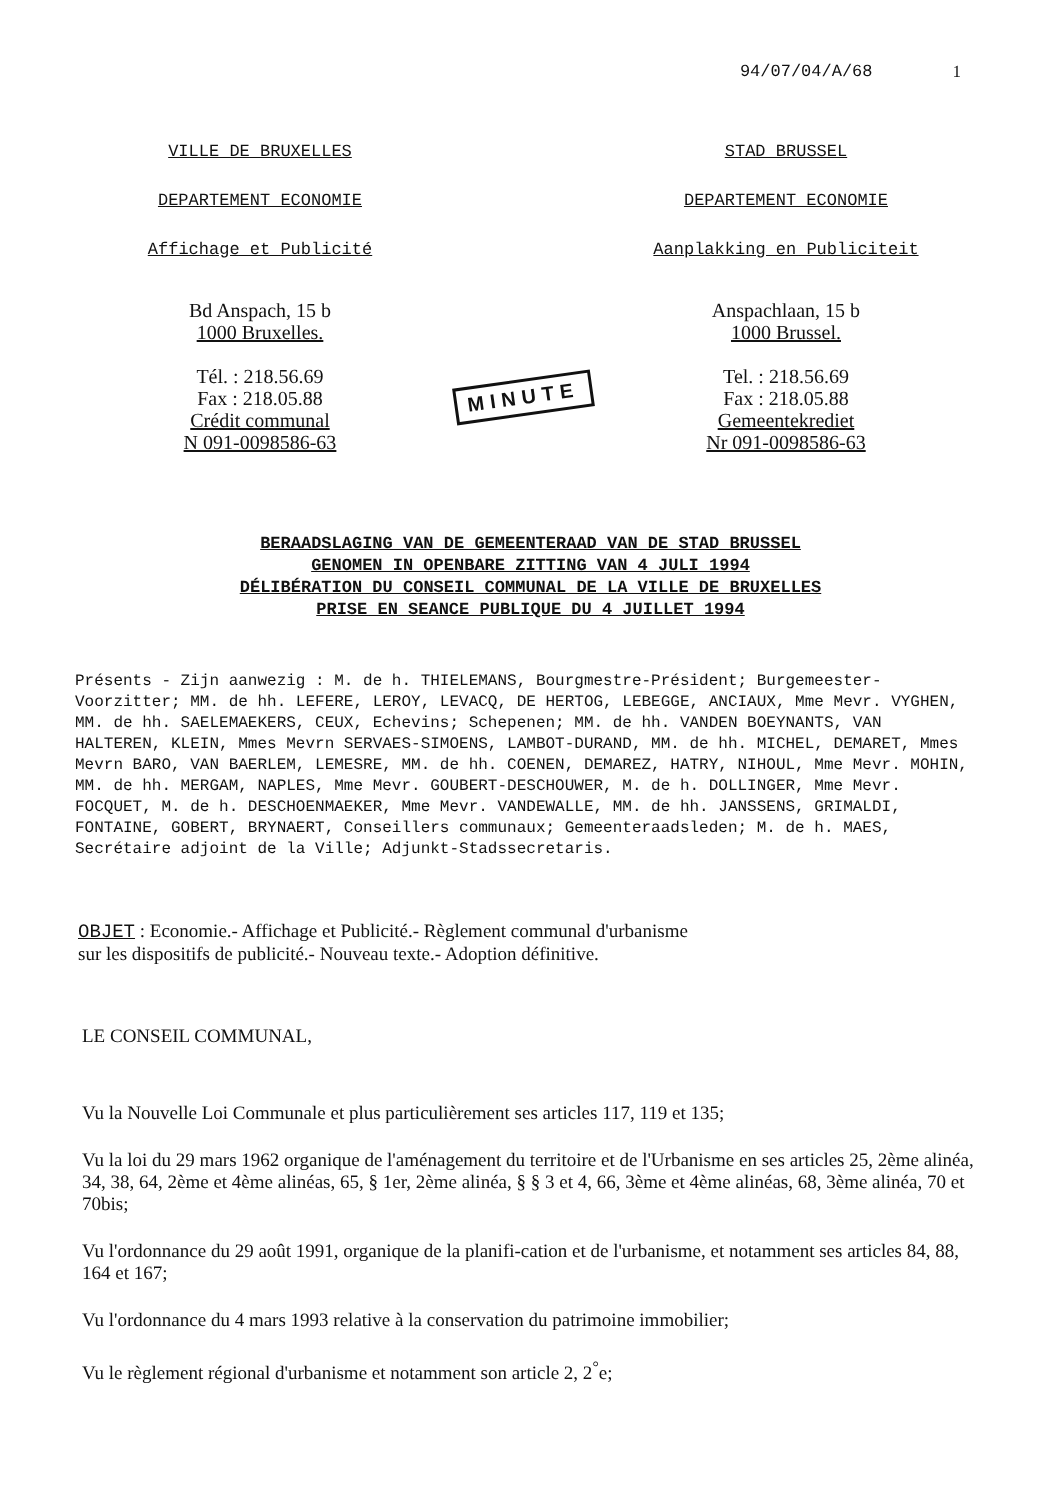94/07/04/A/68 1
VILLE DE BRUXELLES
DEPARTEMENT ECONOMIE
Affichage et Publicité
Bd Anspach, 15 b
1000 Bruxelles.
Tél. : 218.56.69
Fax : 218.05.88
Crédit communal
N 091-0098586-63
MINUTE
STAD BRUSSEL
DEPARTEMENT ECONOMIE
Aanplakking en Publiciteit
Anspachlaan, 15 b
1000 Brussel.
Tel. : 218.56.69
Fax : 218.05.88
Gemeentekrediet
Nr 091-0098586-63
BERAADSLAGING VAN DE GEMEENTERAAD VAN DE STAD BRUSSEL
GENOMEN IN OPENBARE ZITTING VAN 4 JULI 1994
DÉLIBÉRATION DU CONSEIL COMMUNAL DE LA VILLE DE BRUXELLES
PRISE EN SEANCE PUBLIQUE DU 4 JUILLET 1994
Présents - Zijn aanwezig : M. de h. THIELEMANS, Bourgmestre-Président; Burgemeester-Voorzitter; MM. de hh. LEFERE, LEROY, LEVACQ, DE HERTOG, LEBEGGE, ANCIAUX, Mme Mevr. VYGHEN, MM. de hh. SAELEMAEKERS, CEUX, Echevins; Schepenen; MM. de hh. VANDEN BOEYNANTS, VAN HALTEREN, KLEIN, Mmes Mevrn SERVAES-SIMOENS, LAMBOT-DURAND, MM. de hh. MICHEL, DEMARET, Mmes Mevrn BARO, VAN BAERLEM, LEMESRE, MM. de hh. COENEN, DEMAREZ, HATRY, NIHOUL, Mme Mevr. MOHIN, MM. de hh. MERGAM, NAPLES, Mme Mevr. GOUBERT-DESCHOUWER, M. de h. DOLLINGER, Mme Mevr. FOCQUET, M. de h. DESCHOENMAEKER, Mme Mevr. VANDEWALLE, MM. de hh. JANSSENS, GRIMALDI, FONTAINE, GOBERT, BRYNAERT, Conseillers communaux; Gemeenteraadsleden; M. de h. MAES, Secrétaire adjoint de la Ville; Adjunkt-Stadssecretaris.
OBJET : Economie.- Affichage et Publicité.- Règlement communal d'urbanisme sur les dispositifs de publicité.- Nouveau texte.- Adoption définitive.
LE CONSEIL COMMUNAL,
Vu la Nouvelle Loi Communale et plus particulièrement ses articles 117, 119 et 135;
Vu la loi du 29 mars 1962 organique de l'aménagement du territoire et de l'Urbanisme en ses articles 25, 2ème alinéa, 34, 38, 64, 2ème et 4ème alinéas, 65, § 1er, 2ème alinéa, § § 3 et 4, 66, 3ème et 4ème alinéas, 68, 3ème alinéa, 70 et 70bis;
Vu l'ordonnance du 29 août 1991, organique de la planifi-cation et de l'urbanisme, et notamment ses articles 84, 88, 164 et 167;
Vu l'ordonnance du 4 mars 1993 relative à la conservation du patrimoine immobilier;
Vu le règlement régional d'urbanisme et notamment son article 2, 2<sup>°</sup>e;